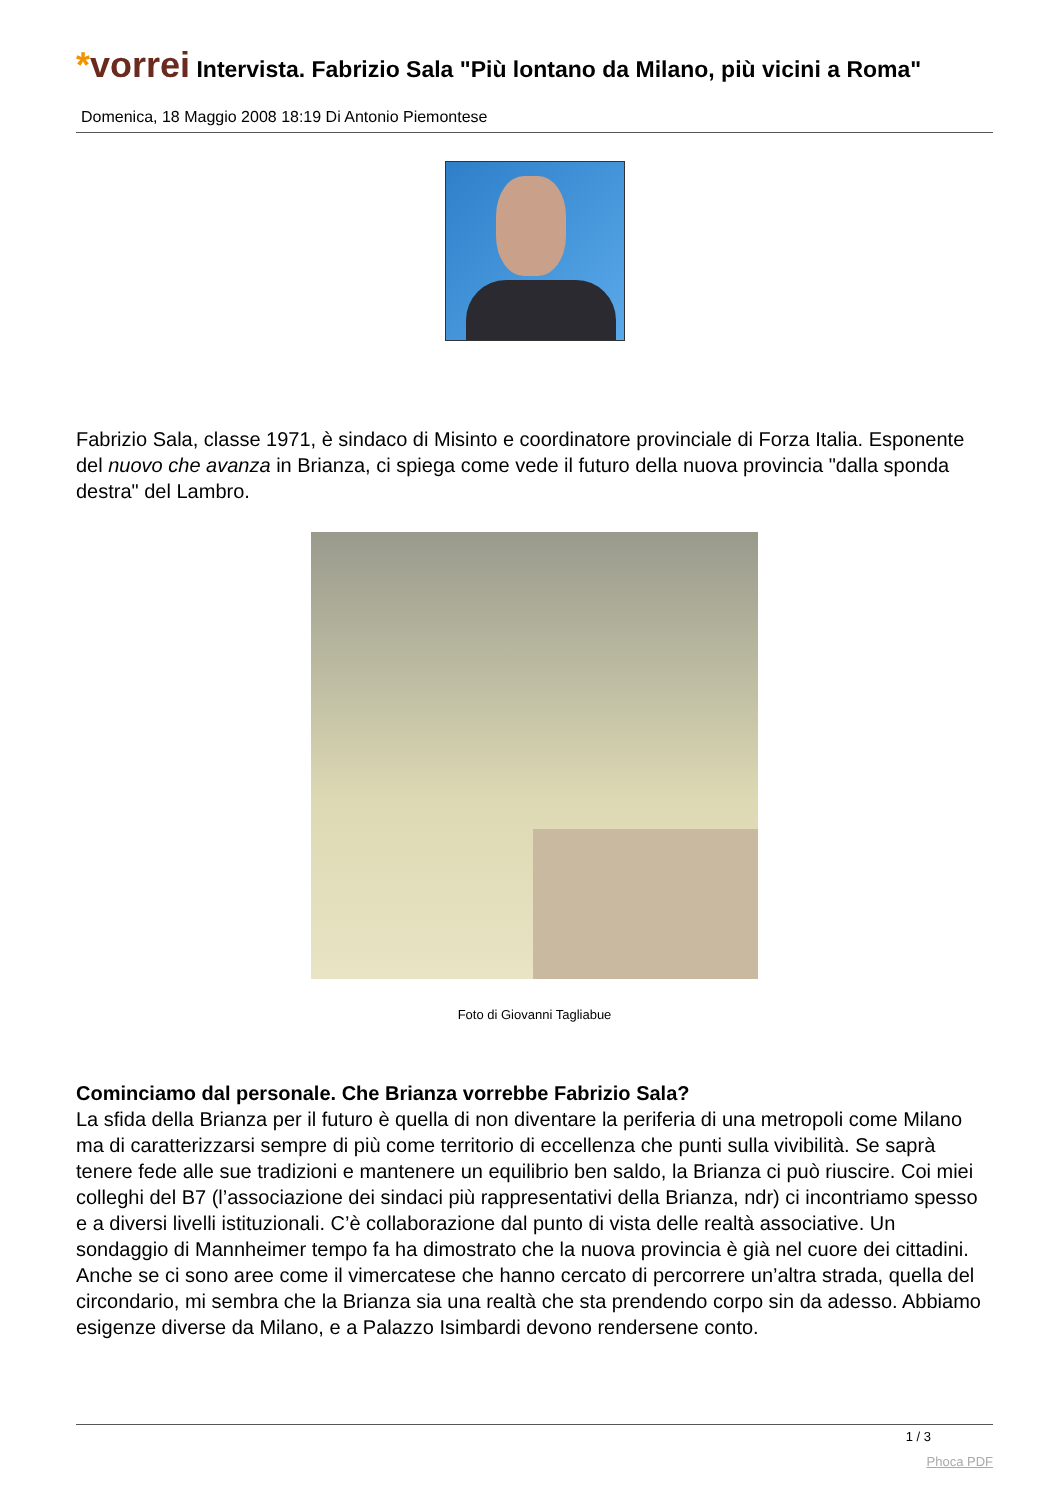*vorrei Intervista. Fabrizio Sala "Più lontano da Milano, più vicini a Roma"
Domenica, 18 Maggio 2008 18:19 Di Antonio Piemontese
Fabrizio Sala, classe 1971, è sindaco di Misinto e coordinatore provinciale di Forza Italia. Esponente del nuovo che avanza in Brianza, ci spiega come vede il futuro della nuova provincia "dalla sponda destra" del Lambro.
Foto di Giovanni Tagliabue
Cominciamo dal personale. Che Brianza vorrebbe Fabrizio Sala?
La sfida della Brianza per il futuro è quella di non diventare la periferia di una metropoli come Milano ma di caratterizzarsi sempre di più come territorio di eccellenza che punti sulla vivibilità. Se saprà tenere fede alle sue tradizioni e mantenere un equilibrio ben saldo, la Brianza ci può riuscire. Coi miei colleghi del B7 (l’associazione dei sindaci più rappresentativi della Brianza, ndr) ci incontriamo spesso e a diversi livelli istituzionali. C’è collaborazione dal punto di vista delle realtà associative. Un sondaggio di Mannheimer tempo fa ha dimostrato che la nuova provincia è già nel cuore dei cittadini. Anche se ci sono aree come il vimercatese che hanno cercato di percorrere un’altra strada, quella del circondario, mi sembra che la Brianza sia una realtà che sta prendendo corpo sin da adesso. Abbiamo esigenze diverse da Milano, e a Palazzo Isimbardi devono rendersene conto.
1 / 3
Phoca PDF